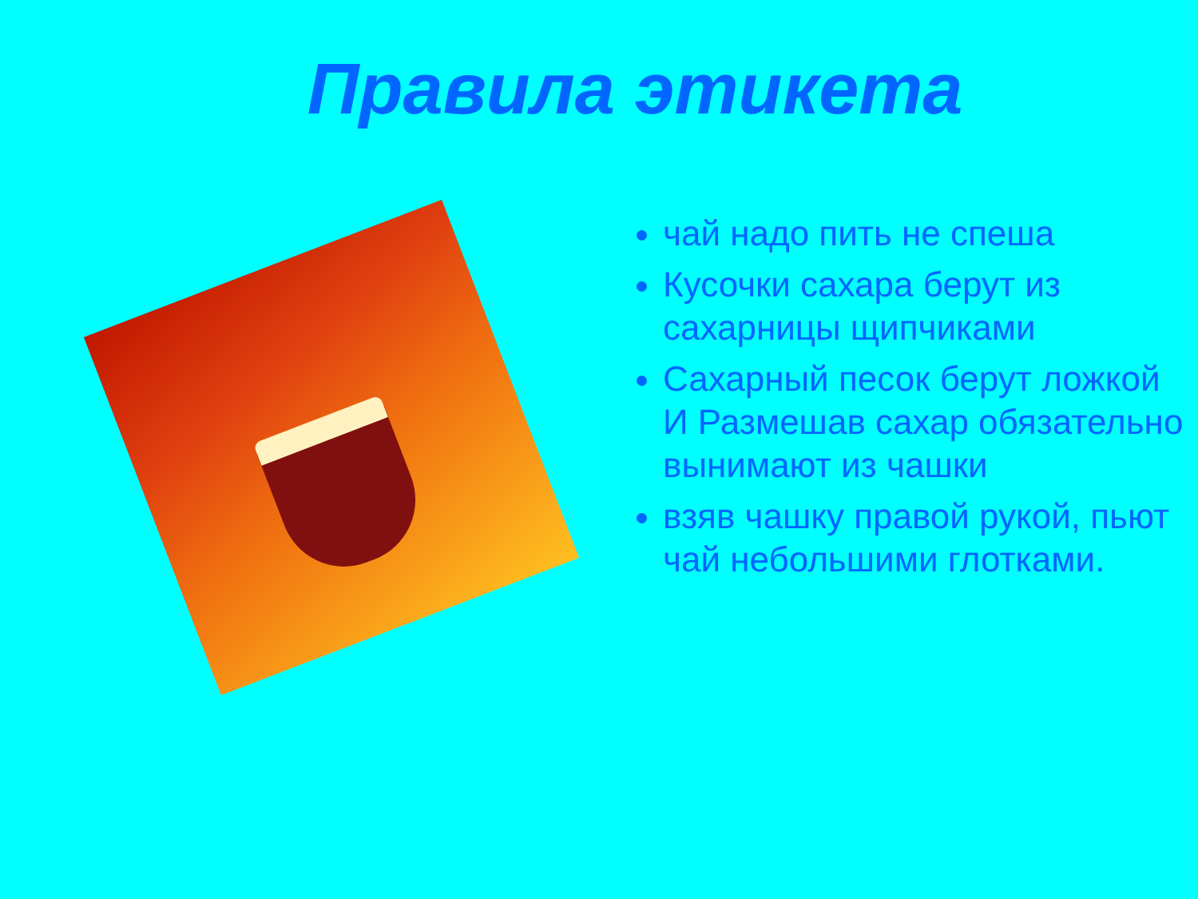Правила этикета
чай надо пить не спеша
Кусочки сахара берут из сахарницы щипчиками
Сахарный песок берут ложкой И Размешав сахар обязательно вынимают из чашки
взяв чашку правой рукой, пьют чай небольшими глотками.